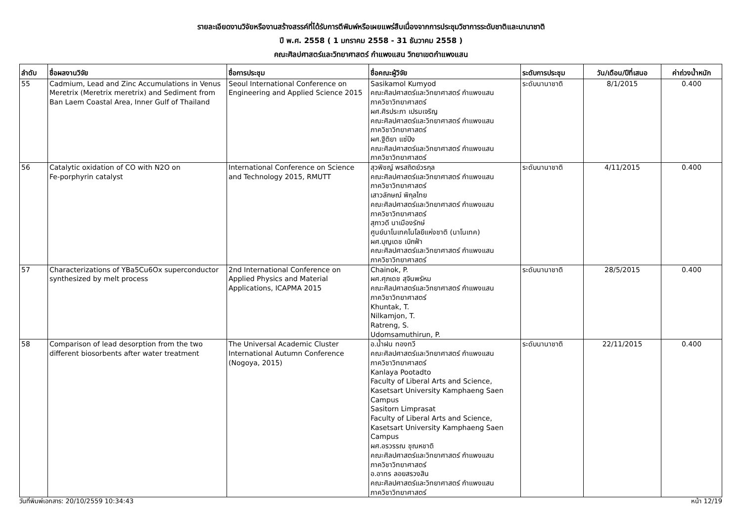รายละเอียดงานวิจัยหรืองานสร้างสรรค์ที่ได้รับการตีพิมพ์หรือเผยแพร่สืบเนื่องจากการประชุมวิชาการระดับชาติและนานาชาติ
ปี พ.ศ. 2558 ( 1 มกราคม 2558 - 31 ธันวาคม 2558 )
คณะศิลปศาสตร์และวิทยาศาสตร์ กำแพงแสน วิทยาเขตกำแพงแสน
| ลำดับ | ชื่อผลงานวิจัย | ชื่อการประชุม | ชื่อคณะผู้วิจัย | ระดับการประชุม | วัน/เดือน/ปีที่เสนอ | ค่าถ่วงน้ำหนัก |
| --- | --- | --- | --- | --- | --- | --- |
| 55 | Cadmium, Lead and Zinc Accumulations in Venus Meretrix (Meretrix meretrix) and Sediment from Ban Laem Coastal Area, Inner Gulf of Thailand | Seoul International Conference on Engineering and Applied Science 2015 | Sasikamol Kumyod คณะศิลปศาสตร์และวิทยาศาสตร์ กำแพงแสน ภาควิชาวิทยาศาสตร์ ผศ.ศิรประภา เปรมเจริญ คณะศิลปศาสตร์และวิทยาศาสตร์ กำแพงแสน ภาควิชาวิทยาศาสตร์ ผศ.ฐิติยา แซ่ปึง คณะศิลปศาสตร์และวิทยาศาสตร์ กำแพงแสน ภาควิชาวิทยาศาสตร์ | ระดับนานาชาติ | 8/1/2015 | 0.400 |
| 56 | Catalytic oxidation of CO with N2O on Fe-porphyrin catalyst | International Conference on Science and Technology 2015, RMUTT | สุวพิชญ์ พรสถิตย์วรกุล คณะศิลปศาสตร์และวิทยาศาสตร์ กำแพงแสน ภาควิชาวิทยาศาสตร์ เสาวลักษณ์ พิกุลไทย คณะศิลปศาสตร์และวิทยาศาสตร์ กำแพงแสน ภาควิชาวิทยาศาสตร์ สุภาวดี นาเมืองรักษ์ ศูนย์นาโนเทคโนโลยีแห่งชาติ (นาโนเทค) ผศ.บุญเดช เบิกฟ้า คณะศิลปศาสตร์และวิทยาศาสตร์ กำแพงแสน ภาควิชาวิทยาศาสตร์ | ระดับนานาชาติ | 4/11/2015 | 0.400 |
| 57 | Characterizations of YBa5Cu6Ox superconductor synthesized by melt process | 2nd International Conference on Applied Physics and Material Applications, ICAPMA 2015 | Chainok, P. ผศ.ศุภเดช สุจินพรัหม คณะศิลปศาสตร์และวิทยาศาสตร์ กำแพงแสน ภาควิชาวิทยาศาสตร์ Khuntak, T. Nilkamjon, T. Ratreng, S. Udomsamuthirun, P. | ระดับนานาชาติ | 28/5/2015 | 0.400 |
| 58 | Comparison of lead desorption from the two different biosorbents after water treatment | The Universal Academic Cluster International Autumn Conference (Nogoya, 2015) | อ.น้ำฝน ทองทวี คณะศิลปศาสตร์และวิทยาศาสตร์ กำแพงแสน ภาควิชาวิทยาศาสตร์ Kanlaya Pootadto Faculty of Liberal Arts and Science, Kasetsart University Kamphaeng Saen Campus Sasitorn Limprasat Faculty of Liberal Arts and Science, Kasetsart University Kamphaeng Saen Campus ผศ.อรวรรณ ชุณหชาติ คณะศิลปศาสตร์และวิทยาศาสตร์ กำแพงแสน ภาควิชาวิทยาศาสตร์ อ.อาทร ลอยสรวงสิน คณะศิลปศาสตร์และวิทยาศาสตร์ กำแพงแสน ภาควิชาวิทยาศาสตร์ | ระดับนานาชาติ | 22/11/2015 | 0.400 |
วันที่พิมพ์เอกสาร: 20/10/2559 10:34:43 หน้า 12/19